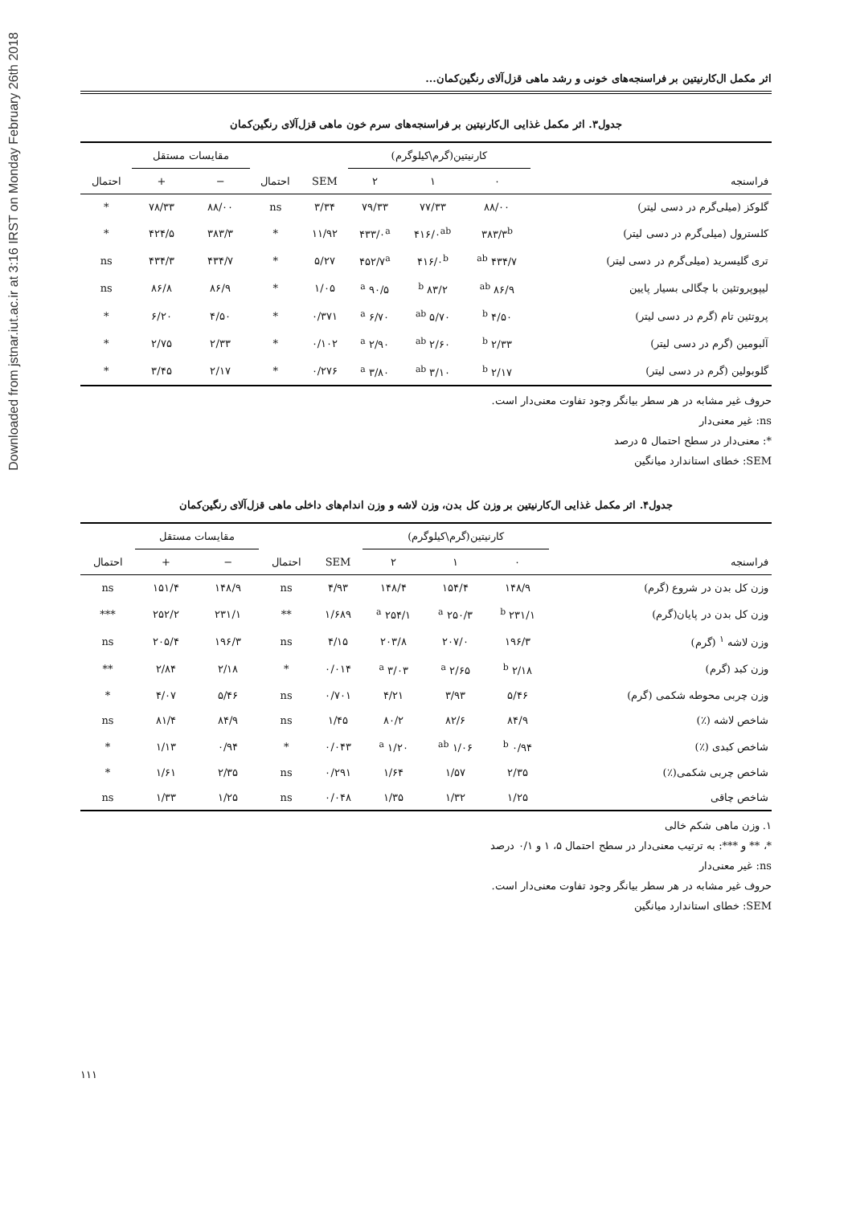Downloaded from jstnar.iut.ac.ir at 3:16 IRST on Monday February 26th 2018
اثر مکمل ال‌کارنیتین بر فراسنجه‌های خونی و رشد ماهی قزل‌آلای رنگین‌کمان...
جدول۳. اثر مکمل غذایی ال‌کارنیتین بر فراسنجه‌های سرم خون ماهی قزل‌آلای رنگین‌کمان
| | کارنیتین(گرم\کیلوگرم) | | | | | مقایسات مستقل | | |
| --- | --- | --- | --- | --- | --- | --- | --- | --- |
| فراسنجه | ۰ | ۱ | ۲ | SEM | احتمال | − | + | احتمال |
| گلوکز (میلی‌گرم در دسی لیتر) | ۸۸/۰۰ | ۷۷/۳۳ | ۷۹/۳۳ | ۳/۳۴ | ns | ۸۸/۰۰ | ۷۸/۳۳ | * |
| کلسترول (میلی‌گرم در دسی لیتر) | ۳۸۳/۳<sup>b</sup> | ۴۱۶/۰<sup>ab</sup> | ۴۳۳/۰<sup>a</sup> | ۱۱/۹۲ | * | ۳۸۳/۳ | ۴۲۴/۵ | * |
| تری گلیسرید (میلی‌گرم در دسی لیتر) | ۴۳۴/۷ <sup>ab</sup> | ۴۱۶/۰<sup>b</sup> | ۴۵۲/۷<sup>a</sup> | ۵/۲۷ | * | ۴۳۴/۷ | ۴۳۴/۳ | ns |
| لیپوپروتئین با چگالی بسیار پایین | ۸۶/۹ <sup>ab</sup> | ۸۳/۲ <sup>b</sup> | ۹۰/۵ <sup>a</sup> | ۱/۰۵ | * | ۸۶/۹ | ۸۶/۸ | ns |
| پروتئین تام (گرم در دسی لیتر) | ۴/۵۰ <sup>b</sup> | ۵/۷۰ <sup>ab</sup> | ۶/۷۰ <sup>a</sup> | ۰/۳۷۱ | * | ۴/۵۰ | ۶/۲۰ | * |
| آلبومین (گرم در دسی لیتر) | ۲/۳۳ <sup>b</sup> | ۲/۶۰ <sup>ab</sup> | ۲/۹۰ <sup>a</sup> | ۰/۱۰۲ | * | ۲/۳۳ | ۲/۷۵ | * |
| گلوبولین (گرم در دسی لیتر) | ۲/۱۷ <sup>b</sup> | ۳/۱۰ <sup>ab</sup> | ۳/۸۰ <sup>a</sup> | ۰/۲۷۶ | * | ۲/۱۷ | ۳/۴۵ | * |
حروف غیر مشابه در هر سطر بیانگر وجود تفاوت معنی‌دار است.
ns: غیر معنی‌دار
*: معنی‌دار در سطح احتمال ۵ درصد
SEM: خطای استاندارد میانگین
جدول۴. اثر مکمل غذایی ال‌کارنیتین بر وزن کل بدن، وزن لاشه و وزن اندام‌های داخلی ماهی قزل‌آلای رنگین‌کمان
| | کارنیتین(گرم\کیلوگرم) | | | | | مقایسات مستقل | | |
| --- | --- | --- | --- | --- | --- | --- | --- | --- |
| فراسنجه | ۰ | ۱ | ۲ | SEM | احتمال | − | + | احتمال |
| وزن کل بدن در شروع (گرم) | ۱۴۸/۹ | ۱۵۴/۴ | ۱۴۸/۴ | ۴/۹۳ | ns | ۱۴۸/۹ | ۱۵۱/۴ | ns |
| وزن کل بدن در پایان(گرم) | ۲۳۱/۱ <sup>b</sup> | ۲۵۰/۳ <sup>a</sup> | ۲۵۴/۱ <sup>a</sup> | ۱/۶۸۹ | ** | ۲۳۱/۱ | ۲۵۲/۲ | *** |
| وزن لاشه <sup>۱</sup> (گرم) | ۱۹۶/۳ | ۲۰۷/۰ | ۲۰۳/۸ | ۴/۱۵ | ns | ۱۹۶/۳ | ۲۰۵/۴ | ns |
| وزن کبد (گرم) | ۲/۱۸ <sup>b</sup> | ۲/۶۵ <sup>a</sup> | ۳/۰۳ <sup>a</sup> | ۰/۰۱۴ | * | ۲/۱۸ | ۲/۸۴ | ** |
| وزن چربی محوطه شکمی (گرم) | ۵/۴۶ | ۳/۹۳ | ۴/۲۱ | ۰/۷۰۱ | ns | ۵/۴۶ | ۴/۰۷ | * |
| شاخص لاشه (٪) | ۸۴/۹ | ۸۲/۶ | ۸۰/۲ | ۱/۴۵ | ns | ۸۴/۹ | ۸۱/۴ | ns |
| شاخص کبدی (٪) | ۰/۹۴ <sup>b</sup> | ۱/۰۶ <sup>ab</sup> | ۱/۲۰ <sup>a</sup> | ۰/۰۴۳ | * | ۰/۹۴ | ۱/۱۳ | * |
| شاخص چربی شکمی(٪) | ۲/۳۵ | ۱/۵۷ | ۱/۶۴ | ۰/۲۹۱ | ns | ۲/۳۵ | ۱/۶۱ | * |
| شاخص چاقی | ۱/۲۵ | ۱/۳۲ | ۱/۳۵ | ۰/۰۴۸ | ns | ۱/۲۵ | ۱/۳۳ | ns |
۱. وزن ماهی شکم خالی
*، ** و ***: به ترتیب معنی‌دار در سطح احتمال ۵، ۱ و ۰/۱ درصد
ns: غیر معنی‌دار
حروف غیر مشابه در هر سطر بیانگر وجود تفاوت معنی‌دار است.
SEM: خطای استاندارد میانگین
۱۱۱